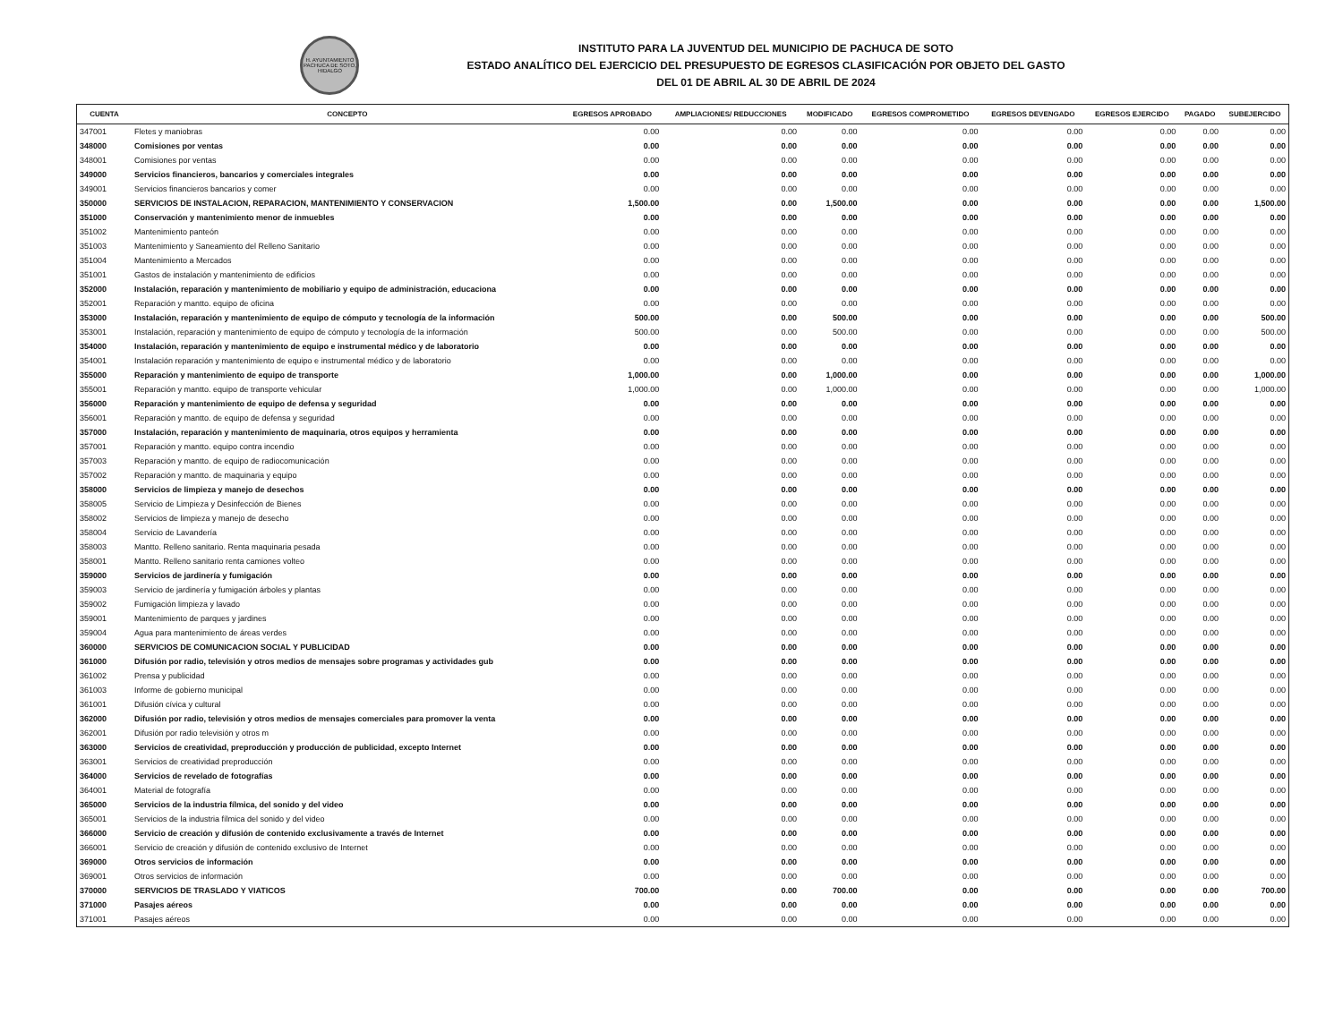H. AYUNTAMIENTO PACHUCA DE SOTO, HIDALGO
INSTITUTO PARA LA JUVENTUD DEL MUNICIPIO DE PACHUCA DE SOTO
ESTADO ANALÍTICO DEL EJERCICIO DEL PRESUPUESTO DE EGRESOS CLASIFICACIÓN POR OBJETO DEL GASTO
DEL 01 DE ABRIL AL 30 DE ABRIL DE 2024
| CUENTA | CONCEPTO | EGRESOS APROBADO | AMPLIACIONES/ REDUCCIONES | MODIFICADO | EGRESOS COMPROMETIDO | EGRESOS DEVENGADO | EGRESOS EJERCIDO | PAGADO | SUBEJERCIDO |
| --- | --- | --- | --- | --- | --- | --- | --- | --- | --- |
| 347001 | Fletes y maniobras | 0.00 | 0.00 | 0.00 | 0.00 | 0.00 | 0.00 | 0.00 | 0.00 |
| 348000 | Comisiones por ventas | 0.00 | 0.00 | 0.00 | 0.00 | 0.00 | 0.00 | 0.00 | 0.00 |
| 348001 | Comisiones por ventas | 0.00 | 0.00 | 0.00 | 0.00 | 0.00 | 0.00 | 0.00 | 0.00 |
| 349000 | Servicios financieros, bancarios y comerciales integrales | 0.00 | 0.00 | 0.00 | 0.00 | 0.00 | 0.00 | 0.00 | 0.00 |
| 349001 | Servicios financieros bancarios y comer | 0.00 | 0.00 | 0.00 | 0.00 | 0.00 | 0.00 | 0.00 | 0.00 |
| 350000 | SERVICIOS DE INSTALACION, REPARACION, MANTENIMIENTO Y CONSERVACION | 1,500.00 | 0.00 | 1,500.00 | 0.00 | 0.00 | 0.00 | 0.00 | 1,500.00 |
| 351000 | Conservación y mantenimiento menor de inmuebles | 0.00 | 0.00 | 0.00 | 0.00 | 0.00 | 0.00 | 0.00 | 0.00 |
| 351002 | Mantenimiento panteón | 0.00 | 0.00 | 0.00 | 0.00 | 0.00 | 0.00 | 0.00 | 0.00 |
| 351003 | Mantenimiento y Saneamiento del Relleno Sanitario | 0.00 | 0.00 | 0.00 | 0.00 | 0.00 | 0.00 | 0.00 | 0.00 |
| 351004 | Mantenimiento a Mercados | 0.00 | 0.00 | 0.00 | 0.00 | 0.00 | 0.00 | 0.00 | 0.00 |
| 351001 | Gastos de instalación y mantenimiento de edificios | 0.00 | 0.00 | 0.00 | 0.00 | 0.00 | 0.00 | 0.00 | 0.00 |
| 352000 | Instalación, reparación y mantenimiento de mobiliario y equipo de administración, educaciona | 0.00 | 0.00 | 0.00 | 0.00 | 0.00 | 0.00 | 0.00 | 0.00 |
| 352001 | Reparación y mantto. equipo de oficina | 0.00 | 0.00 | 0.00 | 0.00 | 0.00 | 0.00 | 0.00 | 0.00 |
| 353000 | Instalación, reparación y mantenimiento de equipo de cómputo y tecnología de la información | 500.00 | 0.00 | 500.00 | 0.00 | 0.00 | 0.00 | 0.00 | 500.00 |
| 353001 | Instalación, reparación y mantenimiento de equipo de cómputo y tecnología de la información | 500.00 | 0.00 | 500.00 | 0.00 | 0.00 | 0.00 | 0.00 | 500.00 |
| 354000 | Instalación, reparación y mantenimiento de equipo e instrumental médico y de laboratorio | 0.00 | 0.00 | 0.00 | 0.00 | 0.00 | 0.00 | 0.00 | 0.00 |
| 354001 | Instalación reparación y mantenimiento de equipo e instrumental médico y de laboratorio | 0.00 | 0.00 | 0.00 | 0.00 | 0.00 | 0.00 | 0.00 | 0.00 |
| 355000 | Reparación y mantenimiento de equipo de transporte | 1,000.00 | 0.00 | 1,000.00 | 0.00 | 0.00 | 0.00 | 0.00 | 1,000.00 |
| 355001 | Reparación y mantto. equipo de transporte vehicular | 1,000.00 | 0.00 | 1,000.00 | 0.00 | 0.00 | 0.00 | 0.00 | 1,000.00 |
| 356000 | Reparación y mantenimiento de equipo de defensa y seguridad | 0.00 | 0.00 | 0.00 | 0.00 | 0.00 | 0.00 | 0.00 | 0.00 |
| 356001 | Reparación y mantto. de equipo de defensa y seguridad | 0.00 | 0.00 | 0.00 | 0.00 | 0.00 | 0.00 | 0.00 | 0.00 |
| 357000 | Instalación, reparación y mantenimiento de maquinaria, otros equipos y herramienta | 0.00 | 0.00 | 0.00 | 0.00 | 0.00 | 0.00 | 0.00 | 0.00 |
| 357001 | Reparación y mantto. equipo contra incendio | 0.00 | 0.00 | 0.00 | 0.00 | 0.00 | 0.00 | 0.00 | 0.00 |
| 357003 | Reparación y mantto. de equipo de radiocomunicación | 0.00 | 0.00 | 0.00 | 0.00 | 0.00 | 0.00 | 0.00 | 0.00 |
| 357002 | Reparación y mantto. de maquinaria y equipo | 0.00 | 0.00 | 0.00 | 0.00 | 0.00 | 0.00 | 0.00 | 0.00 |
| 358000 | Servicios de limpieza y manejo de desechos | 0.00 | 0.00 | 0.00 | 0.00 | 0.00 | 0.00 | 0.00 | 0.00 |
| 358005 | Servicio de Limpieza y Desinfección de Bienes | 0.00 | 0.00 | 0.00 | 0.00 | 0.00 | 0.00 | 0.00 | 0.00 |
| 358002 | Servicios de limpieza y manejo de desecho | 0.00 | 0.00 | 0.00 | 0.00 | 0.00 | 0.00 | 0.00 | 0.00 |
| 358004 | Servicio de Lavandería | 0.00 | 0.00 | 0.00 | 0.00 | 0.00 | 0.00 | 0.00 | 0.00 |
| 358003 | Mantto. Relleno sanitario. Renta maquinaria pesada | 0.00 | 0.00 | 0.00 | 0.00 | 0.00 | 0.00 | 0.00 | 0.00 |
| 358001 | Mantto. Relleno sanitario renta camiones volteo | 0.00 | 0.00 | 0.00 | 0.00 | 0.00 | 0.00 | 0.00 | 0.00 |
| 359000 | Servicios de jardinería y fumigación | 0.00 | 0.00 | 0.00 | 0.00 | 0.00 | 0.00 | 0.00 | 0.00 |
| 359003 | Servicio de jardinería y fumigación árboles y plantas | 0.00 | 0.00 | 0.00 | 0.00 | 0.00 | 0.00 | 0.00 | 0.00 |
| 359002 | Fumigación limpieza y lavado | 0.00 | 0.00 | 0.00 | 0.00 | 0.00 | 0.00 | 0.00 | 0.00 |
| 359001 | Mantenimiento de parques y jardines | 0.00 | 0.00 | 0.00 | 0.00 | 0.00 | 0.00 | 0.00 | 0.00 |
| 359004 | Agua para mantenimiento de áreas verdes | 0.00 | 0.00 | 0.00 | 0.00 | 0.00 | 0.00 | 0.00 | 0.00 |
| 360000 | SERVICIOS DE COMUNICACION SOCIAL Y PUBLICIDAD | 0.00 | 0.00 | 0.00 | 0.00 | 0.00 | 0.00 | 0.00 | 0.00 |
| 361000 | Difusión por radio, televisión y otros medios de mensajes sobre programas y actividades gub | 0.00 | 0.00 | 0.00 | 0.00 | 0.00 | 0.00 | 0.00 | 0.00 |
| 361002 | Prensa y publicidad | 0.00 | 0.00 | 0.00 | 0.00 | 0.00 | 0.00 | 0.00 | 0.00 |
| 361003 | Informe de gobierno municipal | 0.00 | 0.00 | 0.00 | 0.00 | 0.00 | 0.00 | 0.00 | 0.00 |
| 361001 | Difusión cívica y cultural | 0.00 | 0.00 | 0.00 | 0.00 | 0.00 | 0.00 | 0.00 | 0.00 |
| 362000 | Difusión por radio, televisión y otros medios de mensajes comerciales para promover la venta | 0.00 | 0.00 | 0.00 | 0.00 | 0.00 | 0.00 | 0.00 | 0.00 |
| 362001 | Difusión por radio televisión y otros m | 0.00 | 0.00 | 0.00 | 0.00 | 0.00 | 0.00 | 0.00 | 0.00 |
| 363000 | Servicios de creatividad, preproducción y producción de publicidad, excepto Internet | 0.00 | 0.00 | 0.00 | 0.00 | 0.00 | 0.00 | 0.00 | 0.00 |
| 363001 | Servicios de creatividad preproducción | 0.00 | 0.00 | 0.00 | 0.00 | 0.00 | 0.00 | 0.00 | 0.00 |
| 364000 | Servicios de revelado de fotografías | 0.00 | 0.00 | 0.00 | 0.00 | 0.00 | 0.00 | 0.00 | 0.00 |
| 364001 | Material de fotografía | 0.00 | 0.00 | 0.00 | 0.00 | 0.00 | 0.00 | 0.00 | 0.00 |
| 365000 | Servicios de la industria fílmica, del sonido y del video | 0.00 | 0.00 | 0.00 | 0.00 | 0.00 | 0.00 | 0.00 | 0.00 |
| 365001 | Servicios de la industria fílmica del sonido y del video | 0.00 | 0.00 | 0.00 | 0.00 | 0.00 | 0.00 | 0.00 | 0.00 |
| 366000 | Servicio de creación y difusión de contenido exclusivamente a través de Internet | 0.00 | 0.00 | 0.00 | 0.00 | 0.00 | 0.00 | 0.00 | 0.00 |
| 366001 | Servicio de creación y difusión de contenido exclusivo de Internet | 0.00 | 0.00 | 0.00 | 0.00 | 0.00 | 0.00 | 0.00 | 0.00 |
| 369000 | Otros servicios de información | 0.00 | 0.00 | 0.00 | 0.00 | 0.00 | 0.00 | 0.00 | 0.00 |
| 369001 | Otros servicios de información | 0.00 | 0.00 | 0.00 | 0.00 | 0.00 | 0.00 | 0.00 | 0.00 |
| 370000 | SERVICIOS DE TRASLADO Y VIATICOS | 700.00 | 0.00 | 700.00 | 0.00 | 0.00 | 0.00 | 0.00 | 700.00 |
| 371000 | Pasajes aéreos | 0.00 | 0.00 | 0.00 | 0.00 | 0.00 | 0.00 | 0.00 | 0.00 |
| 371001 | Pasajes aéreos | 0.00 | 0.00 | 0.00 | 0.00 | 0.00 | 0.00 | 0.00 | 0.00 |